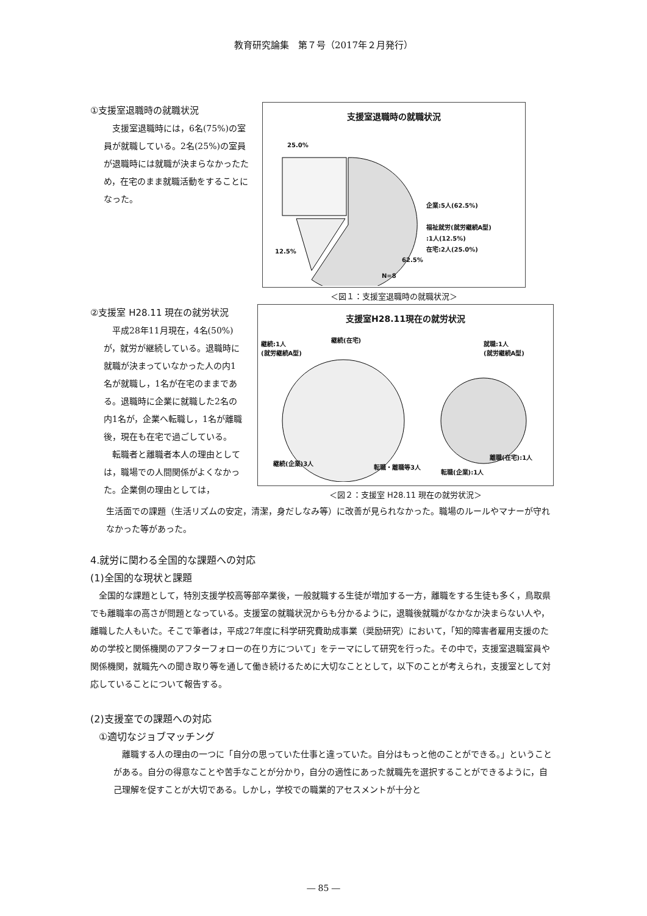教育研究論集　第７号（2017年２月発行）
①支援室退職時の就職状況
支援室退職時には，6名(75%)の室員が就職している。2名(25%)の室員が退職時には就職が決まらなかったため，在宅のまま就職活動をすることになった。
支援室退職時の就職状況
25.0%
12.5%
62.5%
N=8
企業:5人(62.5%)
福祉就労(就労継続A型)
:1人(12.5%)
在宅:2人(25.0%)
＜図１：支援室退職時の就職状況＞
②支援室 H28.11 現在の就労状況
平成28年11月現在，4名(50%)が，就労が継続している。退職時に就職が決まっていなかった人の内1名が就職し，1名が在宅のままである。退職時に企業に就職した2名の内1名が，企業へ転職し，1名が離職後，現在も在宅で過ごしている。
転職者と離職者本人の理由としては，職場での人間関係がよくなかった。企業側の理由としては，
支援室H28.11現在の就労状況
継続(在宅)
継続:1人
(就労継続A型)
就職:1人
(就労継続A型)
継続(企業)3人
転職・離職等3人
離職(在宅):1人
転職(企業):1人
＜図２：支援室 H28.11 現在の就労状況＞
生活面での課題（生活リズムの安定，清潔，身だしなみ等）に改善が見られなかった。職場のルールやマナーが守れなかった等があった。
4.就労に関わる全国的な課題への対応
(1)全国的な現状と課題
全国的な課題として，特別支援学校高等部卒業後，一般就職する生徒が増加する一方，離職をする生徒も多く，鳥取県でも離職率の高さが問題となっている。支援室の就職状況からも分かるように，退職後就職がなかなか決まらない人や，離職した人もいた。そこで筆者は，平成27年度に科学研究費助成事業（奨励研究）において，「知的障害者雇用支援のための学校と関係機関のアフターフォローの在り方について」をテーマにして研究を行った。その中で，支援室退職室員や関係機関，就職先への聞き取り等を通して働き続けるために大切なこととして，以下のことが考えられ，支援室として対応していることについて報告する。
(2)支援室での課題への対応
①適切なジョブマッチング
離職する人の理由の一つに「自分の思っていた仕事と違っていた。自分はもっと他のことができる。」ということがある。自分の得意なことや苦手なことが分かり，自分の適性にあった就職先を選択することができるように，自己理解を促すことが大切である。しかし，学校での職業的アセスメントが十分と
― 85 ―